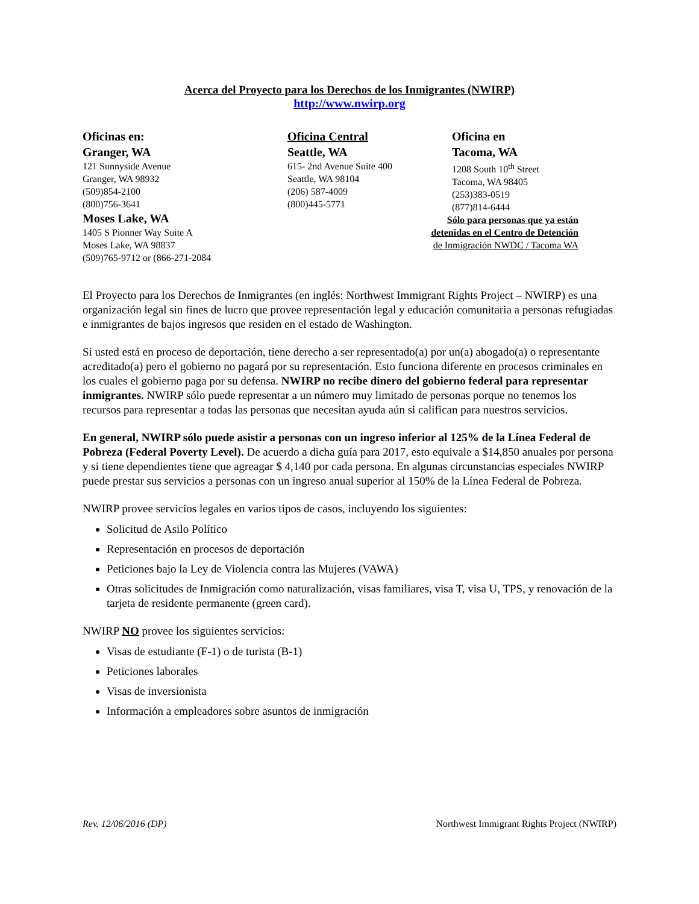Acerca del Proyecto para los Derechos de los Inmigrantes (NWIRP)
http://www.nwirp.org
Oficinas en:
Granger, WA
121 Sunnyside Avenue
Granger, WA 98932
(509)854-2100
(800)756-3641
Moses Lake, WA
1405 S Pionner Way Suite A
Moses Lake, WA 98837
(509)765-9712 or (866-271-2084
Oficina Central
Seattle, WA
615- 2nd Avenue Suite 400
Seattle, WA 98104
(206) 587-4009
(800)445-5771
Oficina en
Tacoma, WA
1208 South 10<sup>th</sup> Street
Tacoma, WA 98405
(253)383-0519
(877)814-6444
Sólo para personas que ya están
detenidas en el Centro de Detención
de Inmigración NWDC / Tacoma WA
El Proyecto para los Derechos de Inmigrantes (en inglés: Northwest Immigrant Rights Project – NWIRP) es una organización legal sin fines de lucro que provee representación legal y educación comunitaria a personas refugiadas e inmigrantes de bajos ingresos que residen en el estado de Washington.
Si usted está en proceso de deportación, tiene derecho a ser representado(a) por un(a) abogado(a) o representante acreditado(a) pero el gobierno no pagará por su representación. Esto funciona diferente en procesos criminales en los cuales el gobierno paga por su defensa. NWIRP no recibe dinero del gobierno federal para representar inmigrantes. NWIRP sólo puede representar a un número muy limitado de personas porque no tenemos los recursos para representar a todas las personas que necesitan ayuda aún si califican para nuestros servicios.
En general, NWIRP sólo puede asistir a personas con un ingreso inferior al 125% de la Línea Federal de Pobreza (Federal Poverty Level). De acuerdo a dicha guía para 2017, esto equivale a $14,850 anuales por persona y si tiene dependientes tiene que agreagar $ 4,140 por cada persona. En algunas circunstancias especiales NWIRP puede prestar sus servicios a personas con un ingreso anual superior al 150% de la Línea Federal de Pobreza.
NWIRP provee servicios legales en varios tipos de casos, incluyendo los siguientes:
Solicitud de Asilo Político
Representación en procesos de deportación
Peticiones bajo la Ley de Violencia contra las Mujeres (VAWA)
Otras solicitudes de Inmigración como naturalización, visas familiares, visa T, visa U, TPS, y renovación de la tarjeta de residente permanente (green card).
NWIRP NO provee los siguientes servicios:
Visas de estudiante (F-1) o de turista (B-1)
Peticiones laborales
Visas de inversionista
Información a empleadores sobre asuntos de inmigración
Rev. 12/06/2016 (DP) Northwest Immigrant Rights Project (NWIRP)